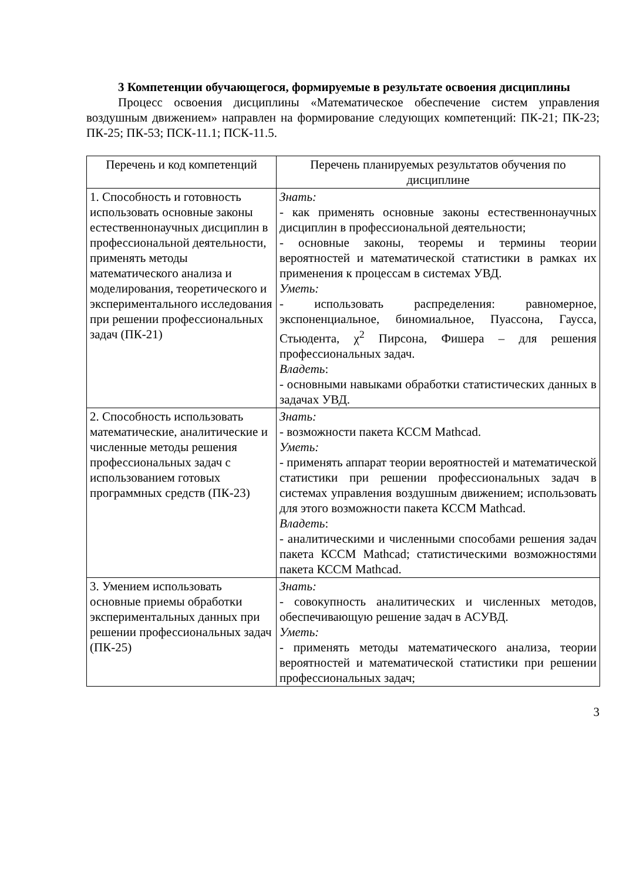3 Компетенции обучающегося, формируемые в результате освоения дисциплины
Процесс освоения дисциплины «Математическое обеспечение систем управления воздушным движением» направлен на формирование следующих компетенций: ПК-21; ПК-23; ПК-25; ПК-53; ПСК-11.1; ПСК-11.5.
| Перечень и код компетенций | Перечень планируемых результатов обучения по дисциплине |
| --- | --- |
| 1. Способность и готовность использовать основные законы естественнонаучных дисциплин в профессиональной деятельности, применять методы математического анализа и моделирования, теоретического и экспериментального исследования при решении профессиональных задач (ПК-21) | Знать: - как применять основные законы естественнонаучных дисциплин в профессиональной деятельности; - основные законы, теоремы и термины теории вероятностей и математической статистики в рамках их применения к процессам в системах УВД. Уметь: - использовать распределения: равномерное, экспоненциальное, биномиальное, Пуассона, Гаусса, Стьюдента, χ<sup>2</sup> Пирсона, Фишера – для решения профессиональных задач. Владеть : - основными навыками обработки статистических данных в задачах УВД. |
| 2. Способность использовать математические, аналитические и численные методы решения профессиональных задач с использованием готовых программных средств (ПК-23) | Знать: - возможности пакета КССМ Mathcad. Уметь: - применять аппарат теории вероятностей и математической статистики при решении профессиональных задач в системах управления воздушным движением; использовать для этого возможности пакета КССМ Mathcad. Владеть : - аналитическими и численными способами решения задач пакета КССМ Mathcad; статистическими возможностями пакета КССМ Mathcad. |
| 3. Умением использовать основные приемы обработки экспериментальных данных при решении профессиональных задач (ПК-25) | Знать: - совокупность аналитических и численных методов, обеспечивающую решение задач в АСУВД. Уметь: - применять методы математического анализа, теории вероятностей и математической статистики при решении профессиональных задач; |
3